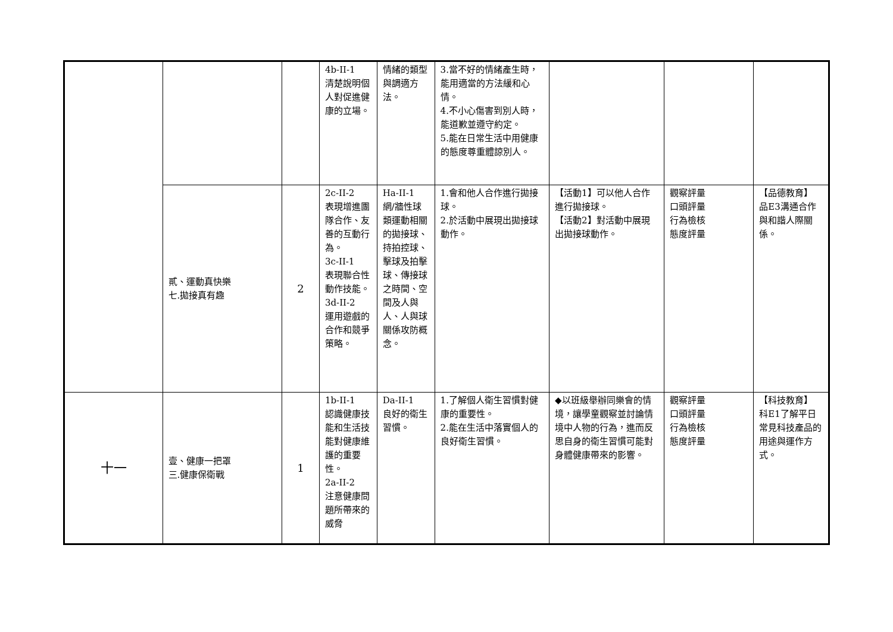| | | | 4b-II-1 清楚說明個人對促進健康的立場。 | 情緒的類型與調適方法。 | 3.當不好的情緒產生時，能用適當的方法緩和心情。 4.不小心傷害到別人時，能道歉並遵守約定。 5.能在日常生活中用健康的態度尊重體諒別人。 | | | |
| | 貳、運動真快樂 七.拋接真有趣 | 2 | 2c-II-2 表現增進團隊合作、友善的互動行為。 3c-II-1 表現聯合性動作技能。 3d-II-2 運用遊戲的合作和競爭策略。 | Ha-II-1 網/牆性球類運動相關的拋接球、持拍控球、擊球及拍擊球、傳接球之時間、空間及人與人、人與球關係攻防概念。 | 1.會和他人合作進行拋接球。 2.於活動中展現出拋接球動作。 | 【活動1】可以他人合作進行拋接球。 【活動2】對活動中展現出拋接球動作。 | 觀察評量 口頭評量 行為檢核 態度評量 | 【品德教育】 品E3溝通合作與和諧人際關係。 |
| 十一 | 壹、健康一把罩 三.健康保衛戰 | 1 | 1b-II-1 認識健康技能和生活技能對健康維護的重要性。 2a-II-2 注意健康問題所帶來的威脅 | Da-II-1 良好的衛生習慣。 | 1.了解個人衛生習慣對健康的重要性。 2.能在生活中落實個人的良好衛生習慣。 | ◆以班級舉辦同樂會的情境，讓學童觀察並討論情境中人物的行為，進而反思自身的衛生習慣可能對身體健康帶來的影響。 | 觀察評量 口頭評量 行為檢核 態度評量 | 【科技教育】 科E1了解平日常見科技產品的用途與運作方式。 |